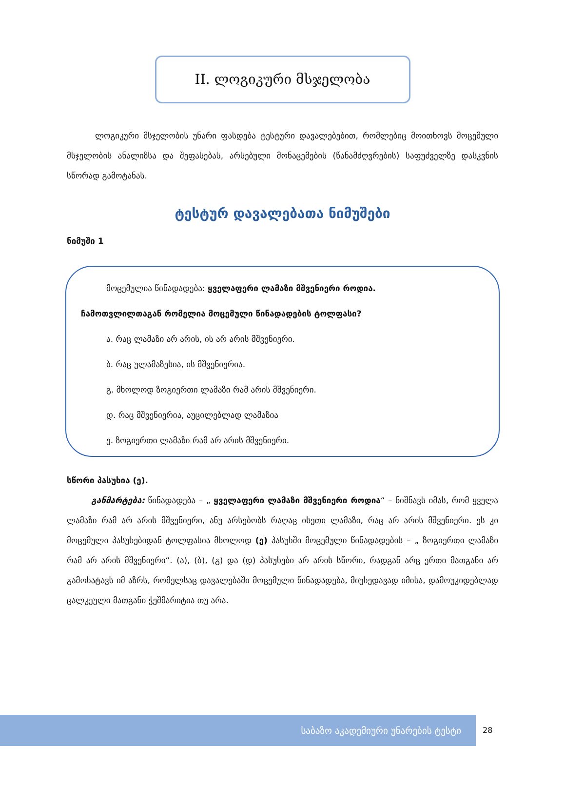II. ლოგიკური მსჯელობა
ლოგიკური მსჯელობის უნარი ფასდება ტესტური დავალებებით, რომლებიც მოითხოვს მოცემული მსჯელობის ანალიზსა და შეფასებას, არსებული მონაცემების (წანამძღვრების) საფუძველზე დასკვნის სწორად გამოტანას.
ტესტურ დავალებათა ნიმუშები
ნიმუში 1
მოცემულია წინადადება: ყველაფერი ლამაზი მშვენიერი როდია.
ჩამოთვლილთაგან რომელია მოცემული წინადადების ტოლფასი?
ა. რაც ლამაზი არ არის, ის არ არის მშვენიერი.
ბ. რაც ულამაზესია, ის მშვენიერია.
გ. მხოლოდ ზოგიერთი ლამაზი რამ არის მშვენიერი.
დ. რაც მშვენიერია, აუცილებლად ლამაზია
ე. ზოგიერთი ლამაზი რამ არ არის მშვენიერი.
სწორი პასუხია (ე).
განმარტება: წინადადება – „ ყველაფერი ლამაზი მშვენიერი როდია“ – ნიშნავს იმას, რომ ყველა ლამაზი რამ არ არის მშვენიერი, ანუ არსებობს რაღაც ისეთი ლამაზი, რაც არ არის მშვენიერი. ეს კი მოცემული პასუხებიდან ტოლფასია მხოლოდ (ე) პასუხში მოცემული წინადადების – „ ზოგიერთი ლამაზი რამ არ არის მშვენიერი“. (ა), (ბ), (გ) და (დ) პასუხები არ არის სწორი, რადგან არც ერთი მათგანი არ გამოხატავს იმ აზრს, რომელსაც დავალებაში მოცემული წინადადება, მიუხედავად იმისა, დამოუკიდებლად ცალკეული მათგანი ჭეშმარიტია თუ არა.
საბაზო აკადემიური უნარების ტესტი 28